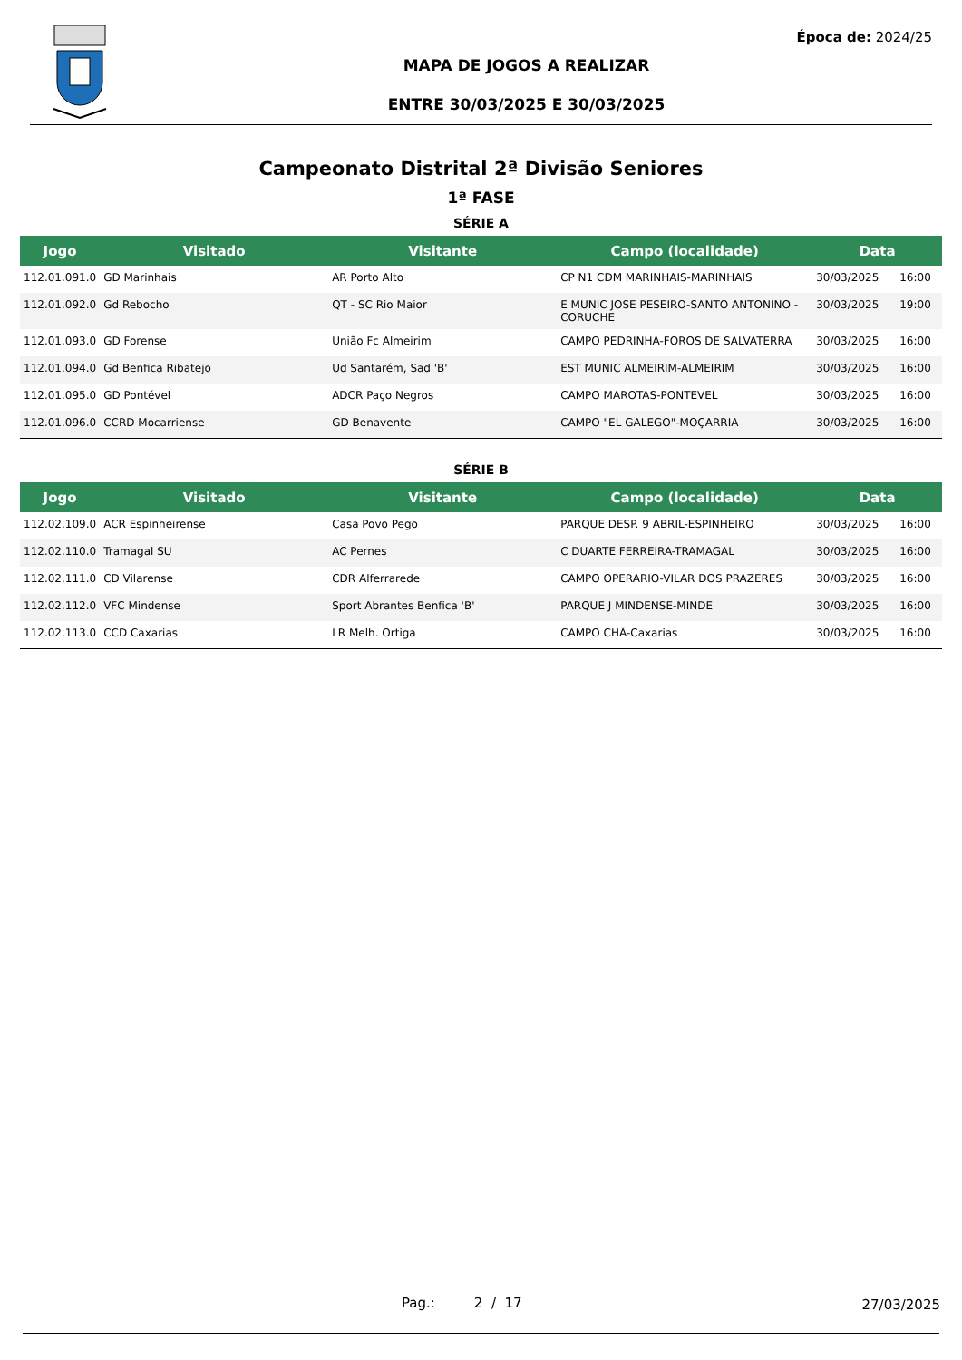Época de: 2024/25
MAPA DE JOGOS A REALIZAR
ENTRE 30/03/2025 E 30/03/2025
Campeonato Distrital 2ª Divisão Seniores
1ª FASE
SÉRIE A
| Jogo | Visitado | Visitante | Campo (localidade) | Data | |
| --- | --- | --- | --- | --- | --- |
| 112.01.091.0 | GD Marinhais | AR Porto Alto | CP N1 CDM MARINHAIS-MARINHAIS | 30/03/2025 | 16:00 |
| 112.01.092.0 | Gd Rebocho | QT - SC Rio Maior | E MUNIC JOSE PESEIRO-SANTO ANTONINO - CORUCHE | 30/03/2025 | 19:00 |
| 112.01.093.0 | GD Forense | União Fc Almeirim | CAMPO PEDRINHA-FOROS DE SALVATERRA | 30/03/2025 | 16:00 |
| 112.01.094.0 | Gd Benfica Ribatejo | Ud Santarém, Sad 'B' | EST MUNIC ALMEIRIM-ALMEIRIM | 30/03/2025 | 16:00 |
| 112.01.095.0 | GD Pontével | ADCR Paço Negros | CAMPO MAROTAS-PONTEVEL | 30/03/2025 | 16:00 |
| 112.01.096.0 | CCRD Mocarriense | GD Benavente | CAMPO "EL GALEGO"-MOÇARRIA | 30/03/2025 | 16:00 |
SÉRIE B
| Jogo | Visitado | Visitante | Campo (localidade) | Data | |
| --- | --- | --- | --- | --- | --- |
| 112.02.109.0 | ACR Espinheirense | Casa Povo Pego | PARQUE DESP. 9 ABRIL-ESPINHEIRO | 30/03/2025 | 16:00 |
| 112.02.110.0 | Tramagal SU | AC Pernes | C DUARTE FERREIRA-TRAMAGAL | 30/03/2025 | 16:00 |
| 112.02.111.0 | CD Vilarense | CDR Alferrarede | CAMPO OPERARIO-VILAR DOS PRAZERES | 30/03/2025 | 16:00 |
| 112.02.112.0 | VFC Mindense | Sport Abrantes Benfica 'B' | PARQUE J MINDENSE-MINDE | 30/03/2025 | 16:00 |
| 112.02.113.0 | CCD Caxarias | LR Melh. Ortiga | CAMPO CHÃ-Caxarias | 30/03/2025 | 16:00 |
Pag.: 2 / 17 27/03/2025